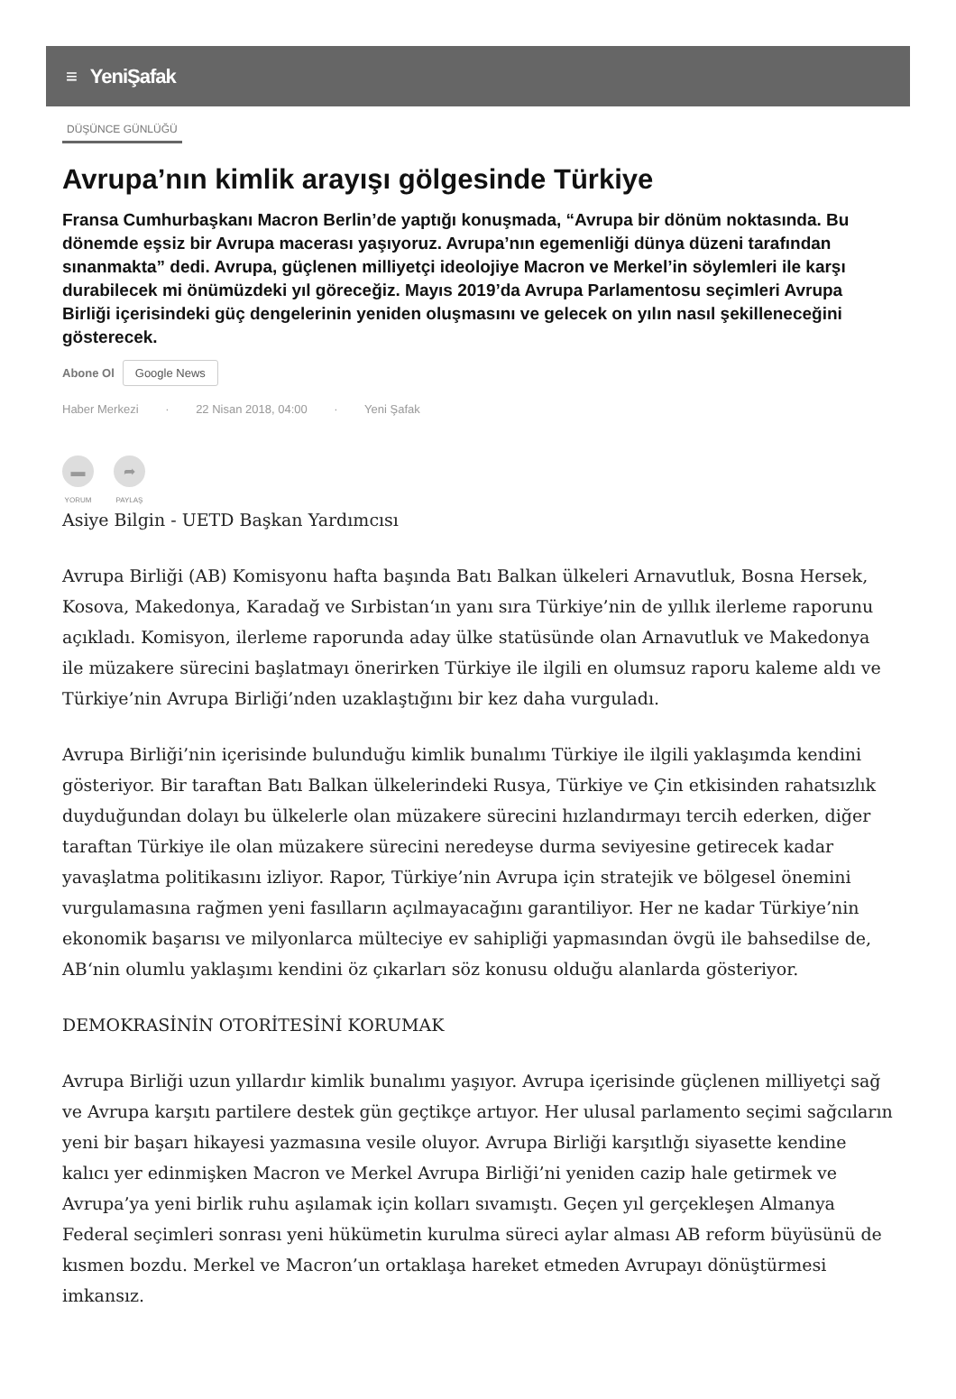≡ YeniŞafak
DÜŞÜNCE GÜNLÜĞÜ
Avrupa’nın kimlik arayışı gölgesinde Türkiye
Fransa Cumhurbaşkanı Macron Berlin’de yaptığı konuşmada, “Avrupa bir dönüm noktasında. Bu dönemde eşsiz bir Avrupa macerası yaşıyoruz. Avrupa’nın egemenliği dünya düzeni tarafından sınanmakta” dedi. Avrupa, güçlenen milliyetçi ideolojiye Macron ve Merkel’in söylemleri ile karşı durabilecek mi önümüzdeki yıl göreceğiz. Mayıs 2019’da Avrupa Parlamentosu seçimleri Avrupa Birliği içerisindeki güç dengelerinin yeniden oluşmasını ve gelecek on yılın nasıl şekilleneceğini gösterecek.
Abone Ol Google News
Haber Merkezi · 22 Nisan 2018, 04:00 · Yeni Şafak
▬
YORUM
➦
PAYLAŞ
Asiye Bilgin - UETD Başkan Yardımcısı
Avrupa Birliği (AB) Komisyonu hafta başında Batı Balkan ülkeleri Arnavutluk, Bosna Hersek, Kosova, Makedonya, Karadağ ve Sırbistan‘ın yanı sıra Türkiye’nin de yıllık ilerleme raporunu açıkladı. Komisyon, ilerleme raporunda aday ülke statüsünde olan Arnavutluk ve Makedonya ile müzakere sürecini başlatmayı önerirken Türkiye ile ilgili en olumsuz raporu kaleme aldı ve Türkiye’nin Avrupa Birliği’nden uzaklaştığını bir kez daha vurguladı.
Avrupa Birliği’nin içerisinde bulunduğu kimlik bunalımı Türkiye ile ilgili yaklaşımda kendini gösteriyor. Bir taraftan Batı Balkan ülkelerindeki Rusya, Türkiye ve Çin etkisinden rahatsızlık duyduğundan dolayı bu ülkelerle olan müzakere sürecini hızlandırmayı tercih ederken, diğer taraftan Türkiye ile olan müzakere sürecini neredeyse durma seviyesine getirecek kadar yavaşlatma politikasını izliyor. Rapor, Türkiye’nin Avrupa için stratejik ve bölgesel önemini vurgulamasına rağmen yeni fasılların açılmayacağını garantiliyor. Her ne kadar Türkiye’nin ekonomik başarısı ve milyonlarca mülteciye ev sahipliği yapmasından övgü ile bahsedilse de, AB‘nin olumlu yaklaşımı kendini öz çıkarları söz konusu olduğu alanlarda gösteriyor.
DEMOKRASİNİN OTORİTESİNİ KORUMAK
Avrupa Birliği uzun yıllardır kimlik bunalımı yaşıyor. Avrupa içerisinde güçlenen milliyetçi sağ ve Avrupa karşıtı partilere destek gün geçtikçe artıyor. Her ulusal parlamento seçimi sağcıların yeni bir başarı hikayesi yazmasına vesile oluyor. Avrupa Birliği karşıtlığı siyasette kendine kalıcı yer edinmişken Macron ve Merkel Avrupa Birliği’ni yeniden cazip hale getirmek ve Avrupa’ya yeni birlik ruhu aşılamak için kolları sıvamıştı. Geçen yıl gerçekleşen Almanya Federal seçimleri sonrası yeni hükümetin kurulma süreci aylar alması AB reform büyüsünü de kısmen bozdu. Merkel ve Macron’un ortaklaşa hareket etmeden Avrupayı dönüştürmesi imkansız.